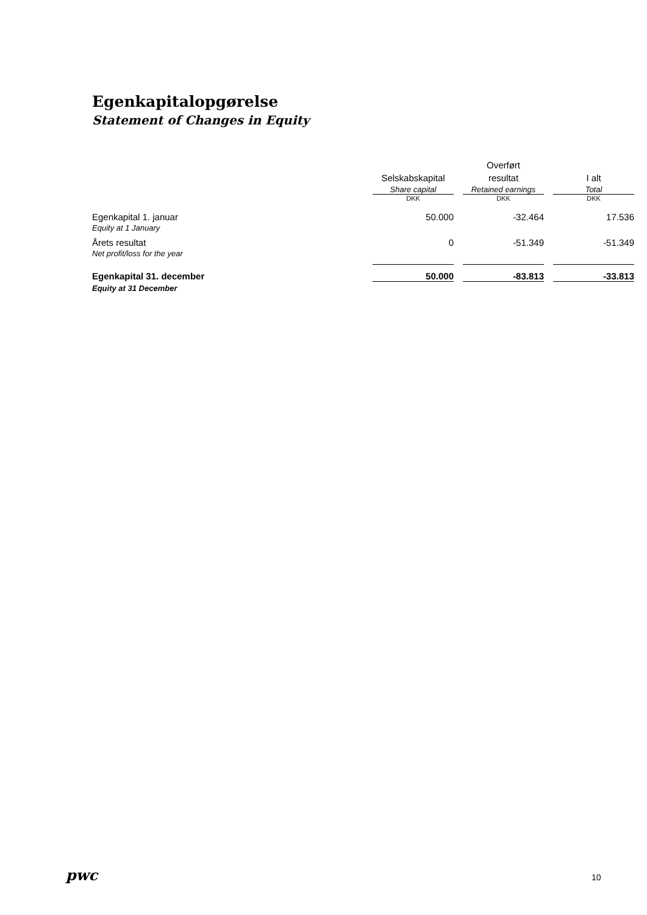Egenkapitalopgørelse
Statement of Changes in Equity
| | | | Overført | | |
| | Selskabskapital | | resultat | | I alt |
| | Share capital | | Retained earnings | | Total |
| | DKK | | DKK | | DKK |
| Egenkapital 1. januar Equity at 1 January | 50.000 | | -32.464 | | 17.536 |
| Årets resultat Net profit/loss for the year | 0 | | -51.349 | | -51.349 |
| Egenkapital 31. december | 50.000 | | -83.813 | | -33.813 |
| Equity at 31 December | | | | | |
pwc 10